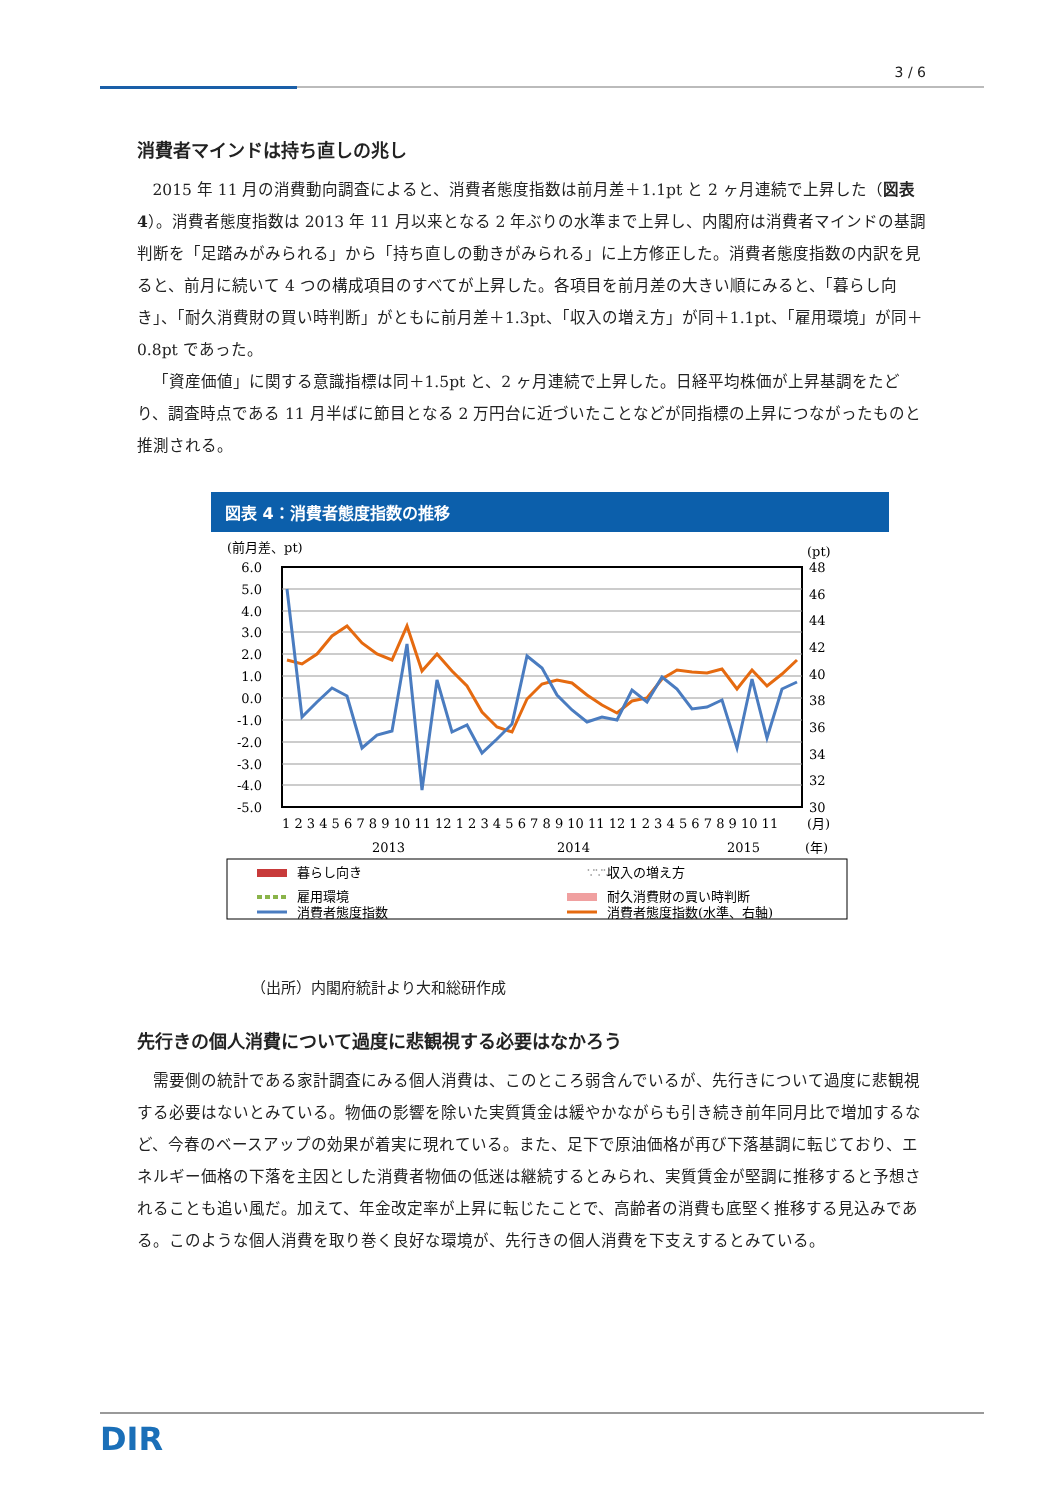3 / 6
消費者マインドは持ち直しの兆し
2015 年 11 月の消費動向調査によると、消費者態度指数は前月差＋1.1pt と 2 ヶ月連続で上昇した（図表 4）。消費者態度指数は 2013 年 11 月以来となる 2 年ぶりの水準まで上昇し、内閣府は消費者マインドの基調判断を「足踏みがみられる」から「持ち直しの動きがみられる」に上方修正した。消費者態度指数の内訳を見ると、前月に続いて 4 つの構成項目のすべてが上昇した。各項目を前月差の大きい順にみると、「暮らし向き」、「耐久消費財の買い時判断」がともに前月差＋1.3pt、「収入の増え方」が同＋1.1pt、「雇用環境」が同＋0.8pt であった。
「資産価値」に関する意識指標は同＋1.5pt と、2 ヶ月連続で上昇した。日経平均株価が上昇基調をたどり、調査時点である 11 月半ばに節目となる 2 万円台に近づいたことなどが同指標の上昇につながったものと推測される。
図表 4：消費者態度指数の推移
(前月差、pt)
(pt)
6.0
5.0
4.0
3.0
2.0
1.0
0.0
-1.0
-2.0
-3.0
-4.0
-5.0
48
46
44
42
40
38
36
34
32
30
1 2 3 4 5 6 7 8 9 10 11 12 1 2 3 4 5 6 7 8 9 10 11 12 1 2 3 4 5 6 7 8 9 10 11
(月)
2013
2014
2015
(年)
暮らし向き
∵∵∵
収入の増え方
雇用環境
耐久消費財の買い時判断
消費者態度指数
消費者態度指数(水準、右軸)
（出所）内閣府統計より大和総研作成
先行きの個人消費について過度に悲観視する必要はなかろう
需要側の統計である家計調査にみる個人消費は、このところ弱含んでいるが、先行きについて過度に悲観視する必要はないとみている。物価の影響を除いた実質賃金は緩やかながらも引き続き前年同月比で増加するなど、今春のベースアップの効果が着実に現れている。また、足下で原油価格が再び下落基調に転じており、エネルギー価格の下落を主因とした消費者物価の低迷は継続するとみられ、実質賃金が堅調に推移すると予想されることも追い風だ。加えて、年金改定率が上昇に転じたことで、高齢者の消費も底堅く推移する見込みである。このような個人消費を取り巻く良好な環境が、先行きの個人消費を下支えするとみている。
DIR